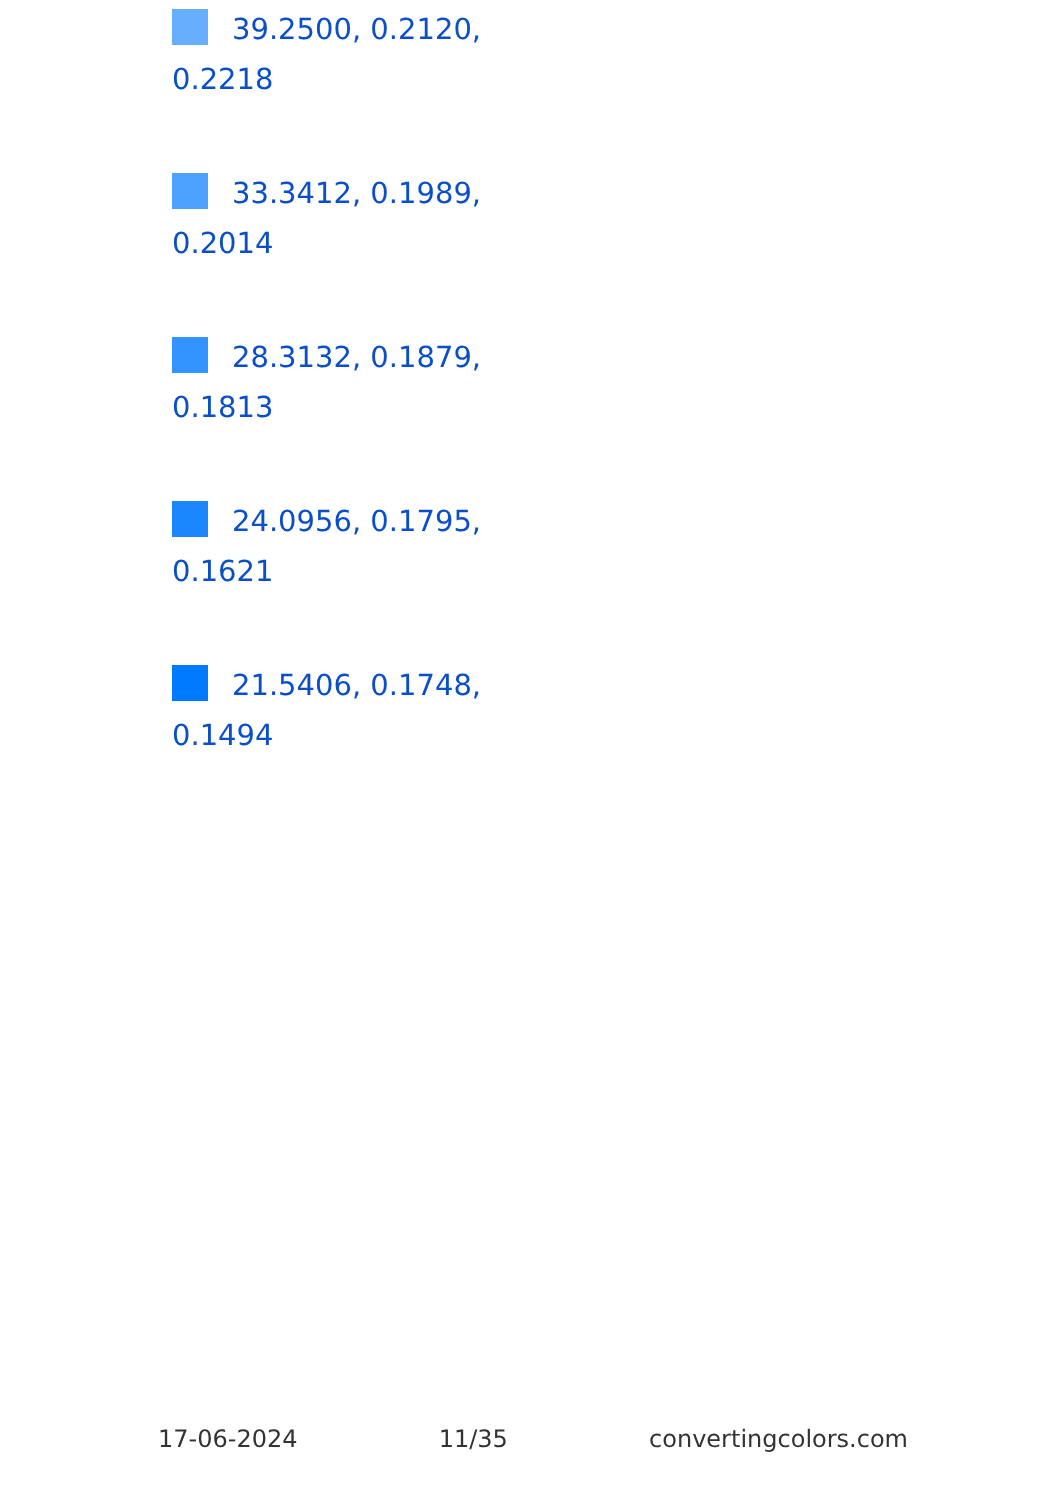39.2500, 0.2120, 0.2218
33.3412, 0.1989, 0.2014
28.3132, 0.1879, 0.1813
24.0956, 0.1795, 0.1621
21.5406, 0.1748, 0.1494
17-06-2024 11/35 convertingcolors.com